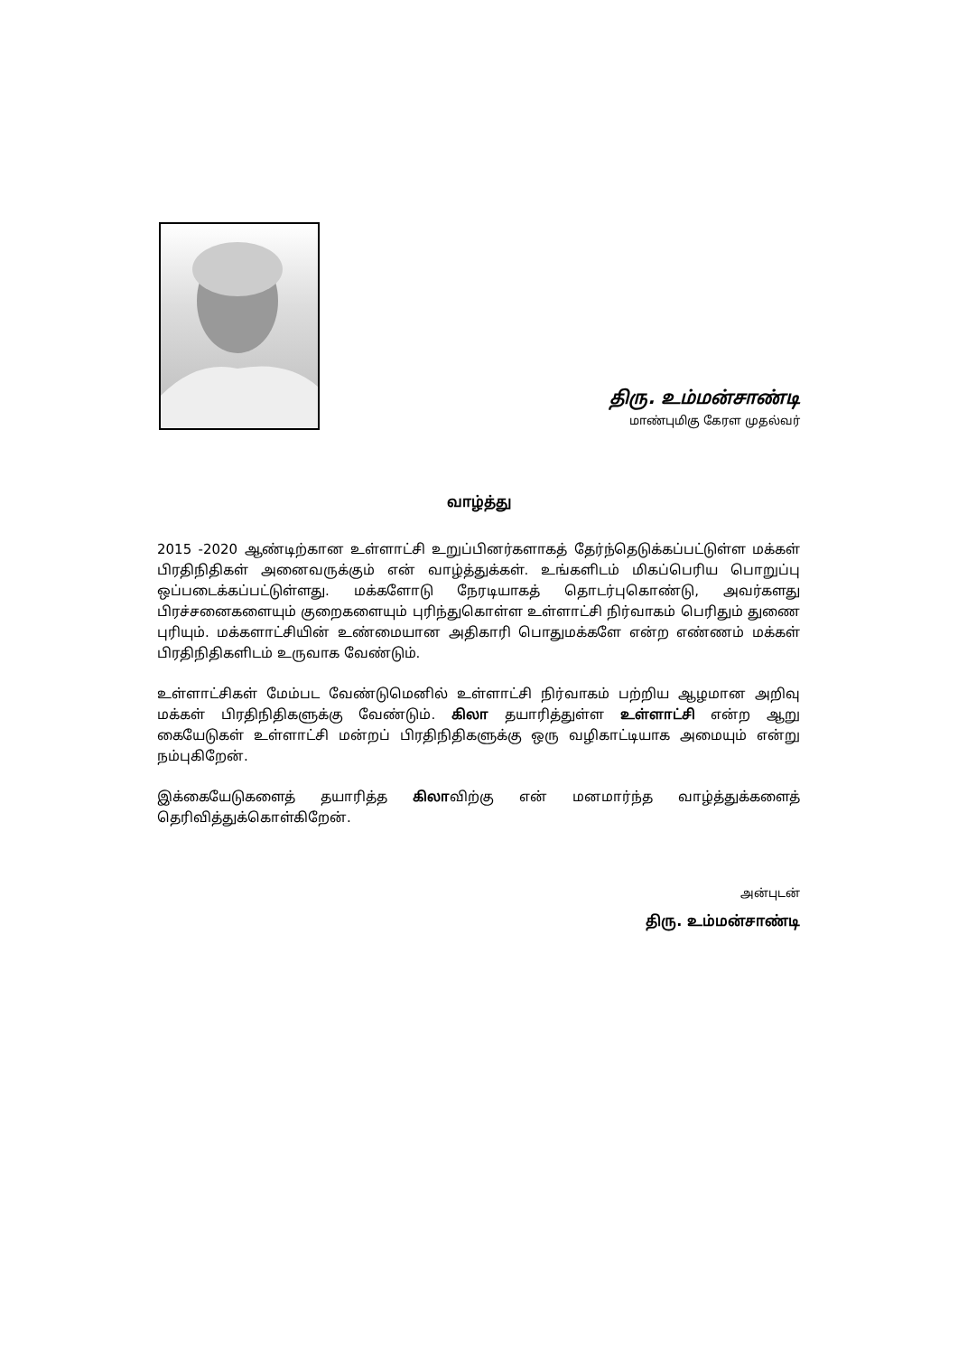திரு. உம்மன்சாண்டி
மாண்புமிகு கேரள முதல்வர்
வாழ்த்து
2015 -2020 ஆண்டிற்கான உள்ளாட்சி உறுப்பினர்களாகத் தேர்ந்தெடுக்கப்பட்டுள்ள மக்கள் பிரதிநிதிகள் அனைவருக்கும் என் வாழ்த்துக்கள். உங்களிடம் மிகப்பெரிய பொறுப்பு ஒப்படைக்கப்பட்டுள்ளது. மக்களோடு நேரடியாகத் தொடர்புகொண்டு, அவர்களது பிரச்சனைகளையும் குறைகளையும் புரிந்துகொள்ள உள்ளாட்சி நிர்வாகம் பெரிதும் துணை புரியும். மக்களாட்சியின் உண்மையான அதிகாரி பொதுமக்களே என்ற எண்ணம் மக்கள் பிரதிநிதிகளிடம் உருவாக வேண்டும்.
உள்ளாட்சிகள் மேம்பட வேண்டுமெனில் உள்ளாட்சி நிர்வாகம் பற்றிய ஆழமான அறிவு மக்கள் பிரதிநிதிகளுக்கு வேண்டும். கிலா தயாரித்துள்ள உள்ளாட்சி என்ற ஆறு கையேடுகள் உள்ளாட்சி மன்றப் பிரதிநிதிகளுக்கு ஒரு வழிகாட்டியாக அமையும் என்று நம்புகிறேன்.
இக்கையேடுகளைத் தயாரித்த கிலாவிற்கு என் மனமார்ந்த வாழ்த்துக்களைத் தெரிவித்துக்கொள்கிறேன்.
அன்புடன்
திரு. உம்மன்சாண்டி